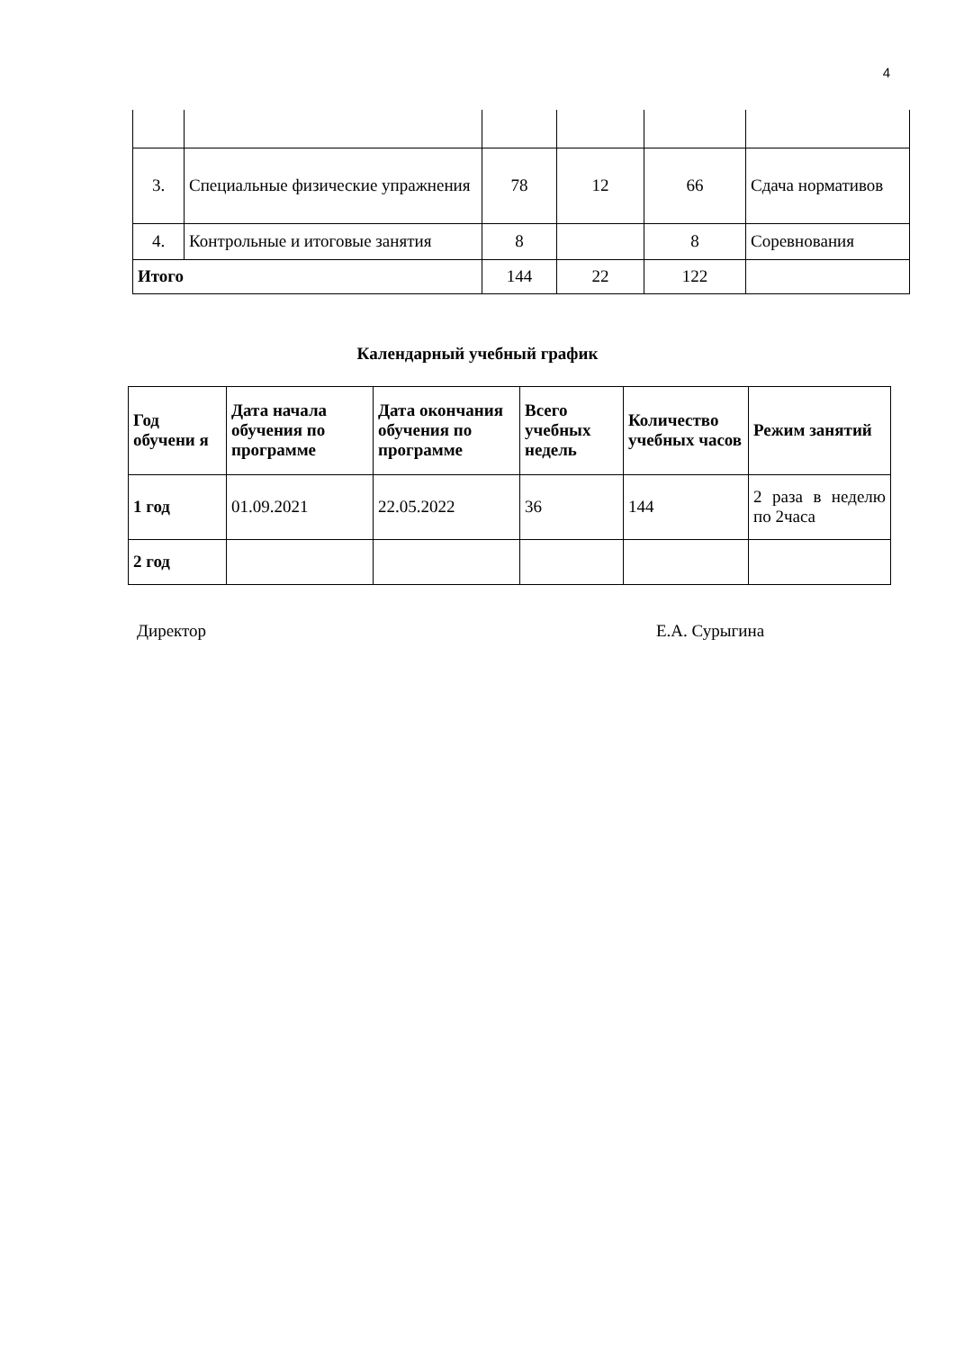4
| 3. | Специальные физические упражнения | 78 | 12 | 66 | Сдача нормативов |
| 4. | Контрольные и итоговые занятия | 8 | | 8 | Соревнования |
| Итого | | 144 | 22 | 122 | |
Календарный учебный график
| Год обучени я | Дата начала обучения по программе | Дата окончания обучения по программе | Всего учебных недель | Количество учебных часов | Режим занятий |
| --- | --- | --- | --- | --- | --- |
| 1 год | 01.09.2021 | 22.05.2022 | 36 | 144 | 2 раза в неделю по 2часа |
| 2 год | | | | | |
Директор Е.А. Сурыгина